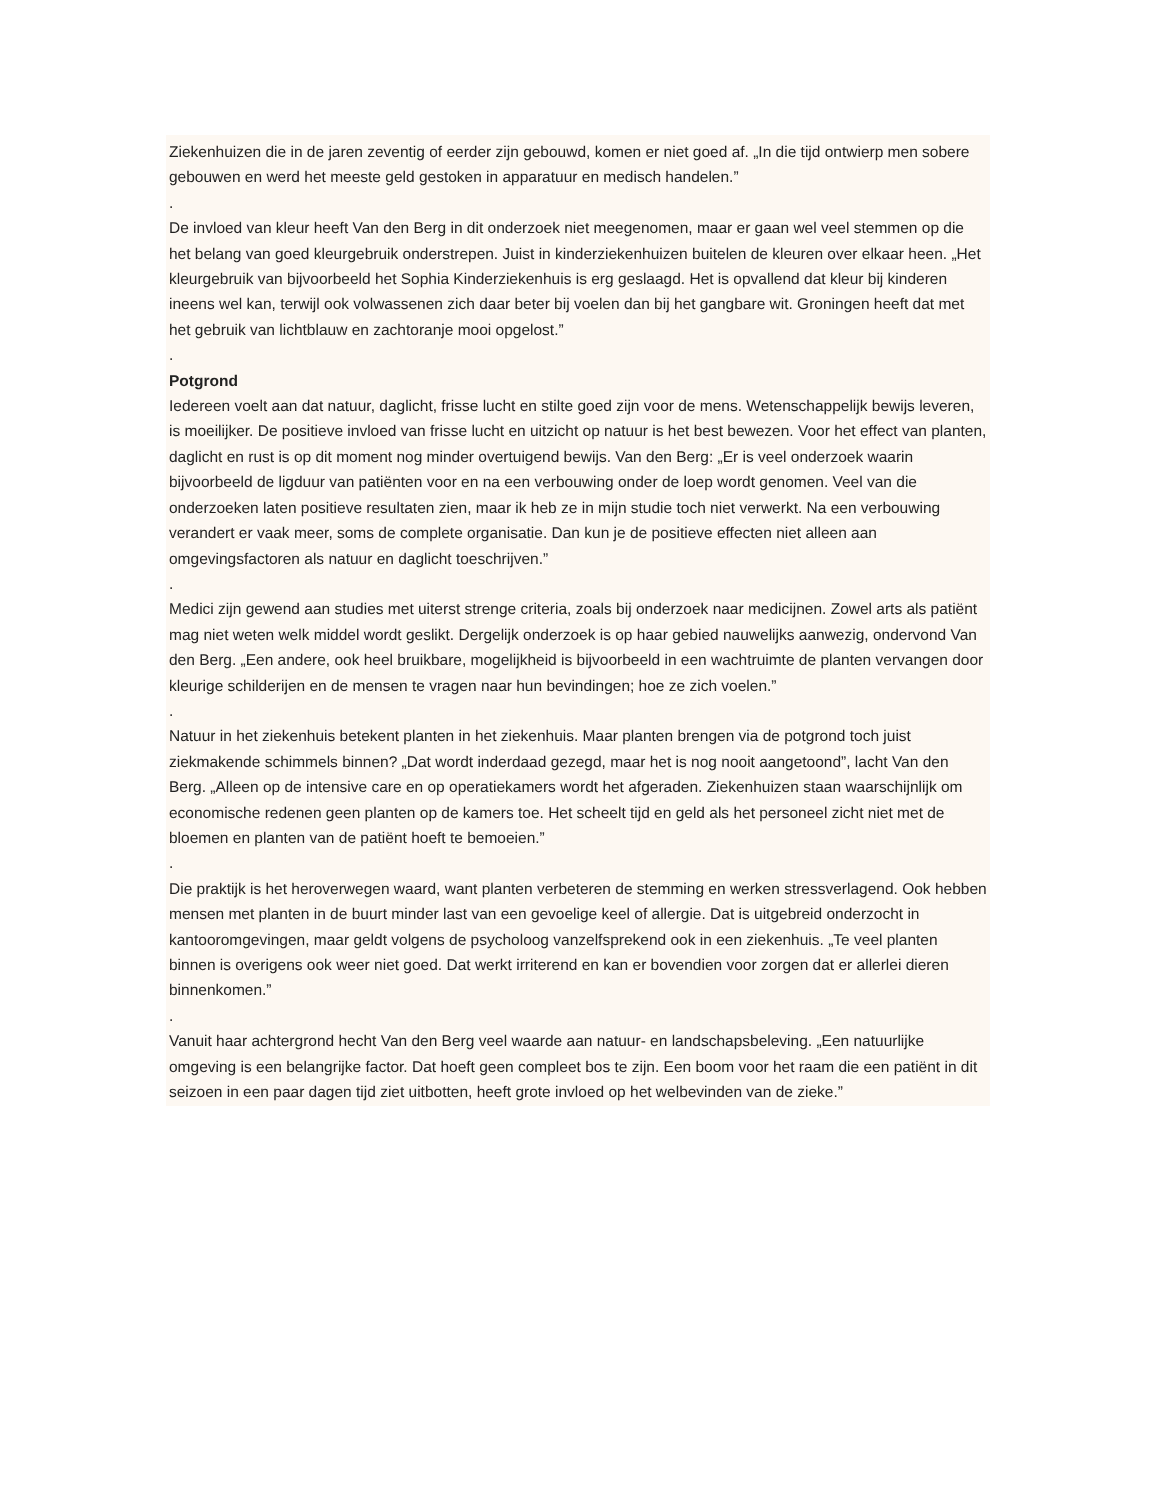Ziekenhuizen die in de jaren zeventig of eerder zijn gebouwd, komen er niet goed af. „In die tijd ontwierp men sobere gebouwen en werd het meeste geld gestoken in apparatuur en medisch handelen.”
.
De invloed van kleur heeft Van den Berg in dit onderzoek niet meegenomen, maar er gaan wel veel stemmen op die het belang van goed kleurgebruik onderstrepen. Juist in kinderziekenhuizen buitelen de kleuren over elkaar heen. „Het kleurgebruik van bijvoorbeeld het Sophia Kinderziekenhuis is erg geslaagd. Het is opvallend dat kleur bij kinderen ineens wel kan, terwijl ook volwassenen zich daar beter bij voelen dan bij het gangbare wit. Groningen heeft dat met het gebruik van lichtblauw en zachtoranje mooi opgelost.”
.
Potgrond
Iedereen voelt aan dat natuur, daglicht, frisse lucht en stilte goed zijn voor de mens. Wetenschappelijk bewijs leveren, is moeilijker. De positieve invloed van frisse lucht en uitzicht op natuur is het best bewezen. Voor het effect van planten, daglicht en rust is op dit moment nog minder overtuigend bewijs. Van den Berg: „Er is veel onderzoek waarin bijvoorbeeld de ligduur van patiënten voor en na een verbouwing onder de loep wordt genomen. Veel van die onderzoeken laten positieve resultaten zien, maar ik heb ze in mijn studie toch niet verwerkt. Na een verbouwing verandert er vaak meer, soms de complete organisatie. Dan kun je de positieve effecten niet alleen aan omgevingsfactoren als natuur en daglicht toeschrijven.”
.
Medici zijn gewend aan studies met uiterst strenge criteria, zoals bij onderzoek naar medicijnen. Zowel arts als patiënt mag niet weten welk middel wordt geslikt. Dergelijk onderzoek is op haar gebied nauwelijks aanwezig, ondervond Van den Berg. „Een andere, ook heel bruikbare, mogelijkheid is bijvoorbeeld in een wachtruimte de planten vervangen door kleurige schilderijen en de mensen te vragen naar hun bevindingen; hoe ze zich voelen.”
.
Natuur in het ziekenhuis betekent planten in het ziekenhuis. Maar planten brengen via de potgrond toch juist ziekmakende schimmels binnen? „Dat wordt inderdaad gezegd, maar het is nog nooit aangetoond”, lacht Van den Berg. „Alleen op de intensive care en op operatiekamers wordt het afgeraden. Ziekenhuizen staan waarschijnlijk om economische redenen geen planten op de kamers toe. Het scheelt tijd en geld als het personeel zicht niet met de bloemen en planten van de patiënt hoeft te bemoeien.”
.
Die praktijk is het heroverwegen waard, want planten verbeteren de stemming en werken stressverlagend. Ook hebben mensen met planten in de buurt minder last van een gevoelige keel of allergie. Dat is uitgebreid onderzocht in kantooromgevingen, maar geldt volgens de psycholoog vanzelfsprekend ook in een ziekenhuis. „Te veel planten binnen is overigens ook weer niet goed. Dat werkt irriterend en kan er bovendien voor zorgen dat er allerlei dieren binnenkomen.”
.
Vanuit haar achtergrond hecht Van den Berg veel waarde aan natuur- en landschapsbeleving. „Een natuurlijke omgeving is een belangrijke factor. Dat hoeft geen compleet bos te zijn. Een boom voor het raam die een patiënt in dit seizoen in een paar dagen tijd ziet uitbotten, heeft grote invloed op het welbevinden van de zieke.”